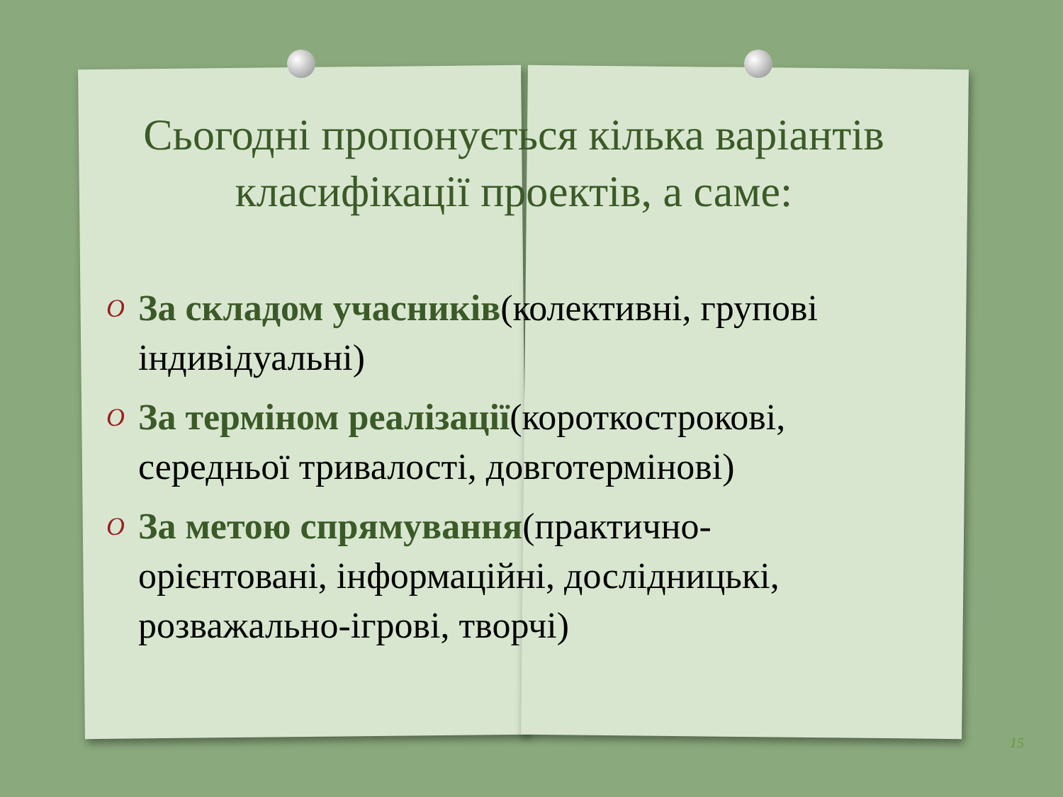Сьогодні пропонується кілька варіантів класифікації проектів, а саме:
O За складом учасників(колективні, групові індивідуальні)
O За терміном реалізації(короткострокові, середньої тривалості, довготермінові)
O За метою спрямування(практично-орієнтовані, інформаційні, дослідницькі, розважально-ігрові, творчі)
15